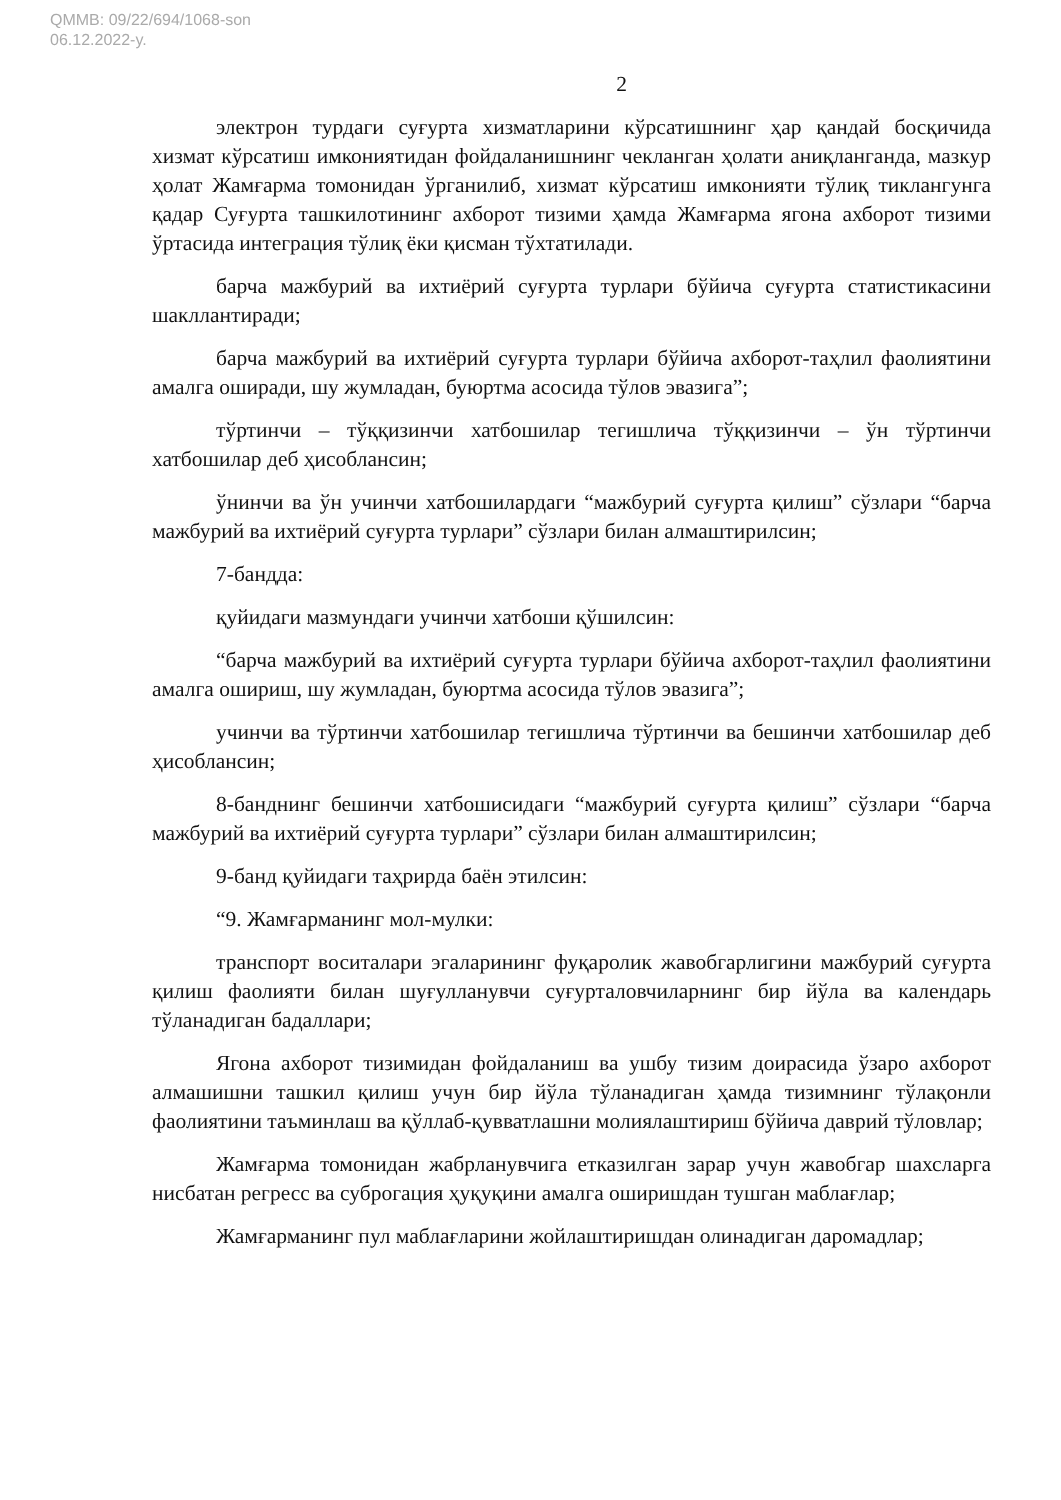QMMB: 09/22/694/1068-son
06.12.2022-y.
2
электрон турдаги суғурта хизматларини кўрсатишнинг ҳар қандай босқичида хизмат кўрсатиш имкониятидан фойдаланишнинг чекланган ҳолати аниқланганда, мазкур ҳолат Жамғарма томонидан ўрганилиб, хизмат кўрсатиш имконияти тўлиқ тиклангунга қадар Суғурта ташкилотининг ахборот тизими ҳамда Жамғарма ягона ахборот тизими ўртасида интеграция тўлиқ ёки қисман тўхтатилади.
барча мажбурий ва ихтиёрий суғурта турлари бўйича суғурта статистикасини шакллантиради;
барча мажбурий ва ихтиёрий суғурта турлари бўйича ахборот-таҳлил фаолиятини амалга оширади, шу жумладан, буюртма асосида тўлов эвазига”;
тўртинчи – тўққизинчи хатбошилар тегишлича тўққизинчи – ўн тўртинчи хатбошилар деб ҳисоблансин;
ўнинчи ва ўн учинчи хатбошилардаги “мажбурий суғурта қилиш” сўзлари “барча мажбурий ва ихтиёрий суғурта турлари” сўзлари билан алмаштирилсин;
7-бандда:
қуйидаги мазмундаги учинчи хатбоши қўшилсин:
“барча мажбурий ва ихтиёрий суғурта турлари бўйича ахборот-таҳлил фаолиятини амалга ошириш, шу жумладан, буюртма асосида тўлов эвазига”;
учинчи ва тўртинчи хатбошилар тегишлича тўртинчи ва бешинчи хатбошилар деб ҳисоблансин;
8-банднинг бешинчи хатбошисидаги “мажбурий суғурта қилиш” сўзлари “барча мажбурий ва ихтиёрий суғурта турлари” сўзлари билан алмаштирилсин;
9-банд қуйидаги таҳрирда баён этилсин:
“9. Жамғарманинг мол-мулки:
транспорт воситалари эгаларининг фуқаролик жавобгарлигини мажбурий суғурта қилиш фаолияти билан шуғулланувчи суғурталовчиларнинг бир йўла ва календарь тўланадиган бадаллари;
Ягона ахборот тизимидан фойдаланиш ва ушбу тизим доирасида ўзаро ахборот алмашишни ташкил қилиш учун бир йўла тўланадиган ҳамда тизимнинг тўлақонли фаолиятини таъминлаш ва қўллаб-қувватлашни молиялаштириш бўйича даврий тўловлар;
Жамғарма томонидан жабрланувчига етказилган зарар учун жавобгар шахсларга нисбатан регресс ва суброгация ҳуқуқини амалга оширишдан тушган маблағлар;
Жамғарманинг пул маблағларини жойлаштиришдан олинадиган даромадлар;